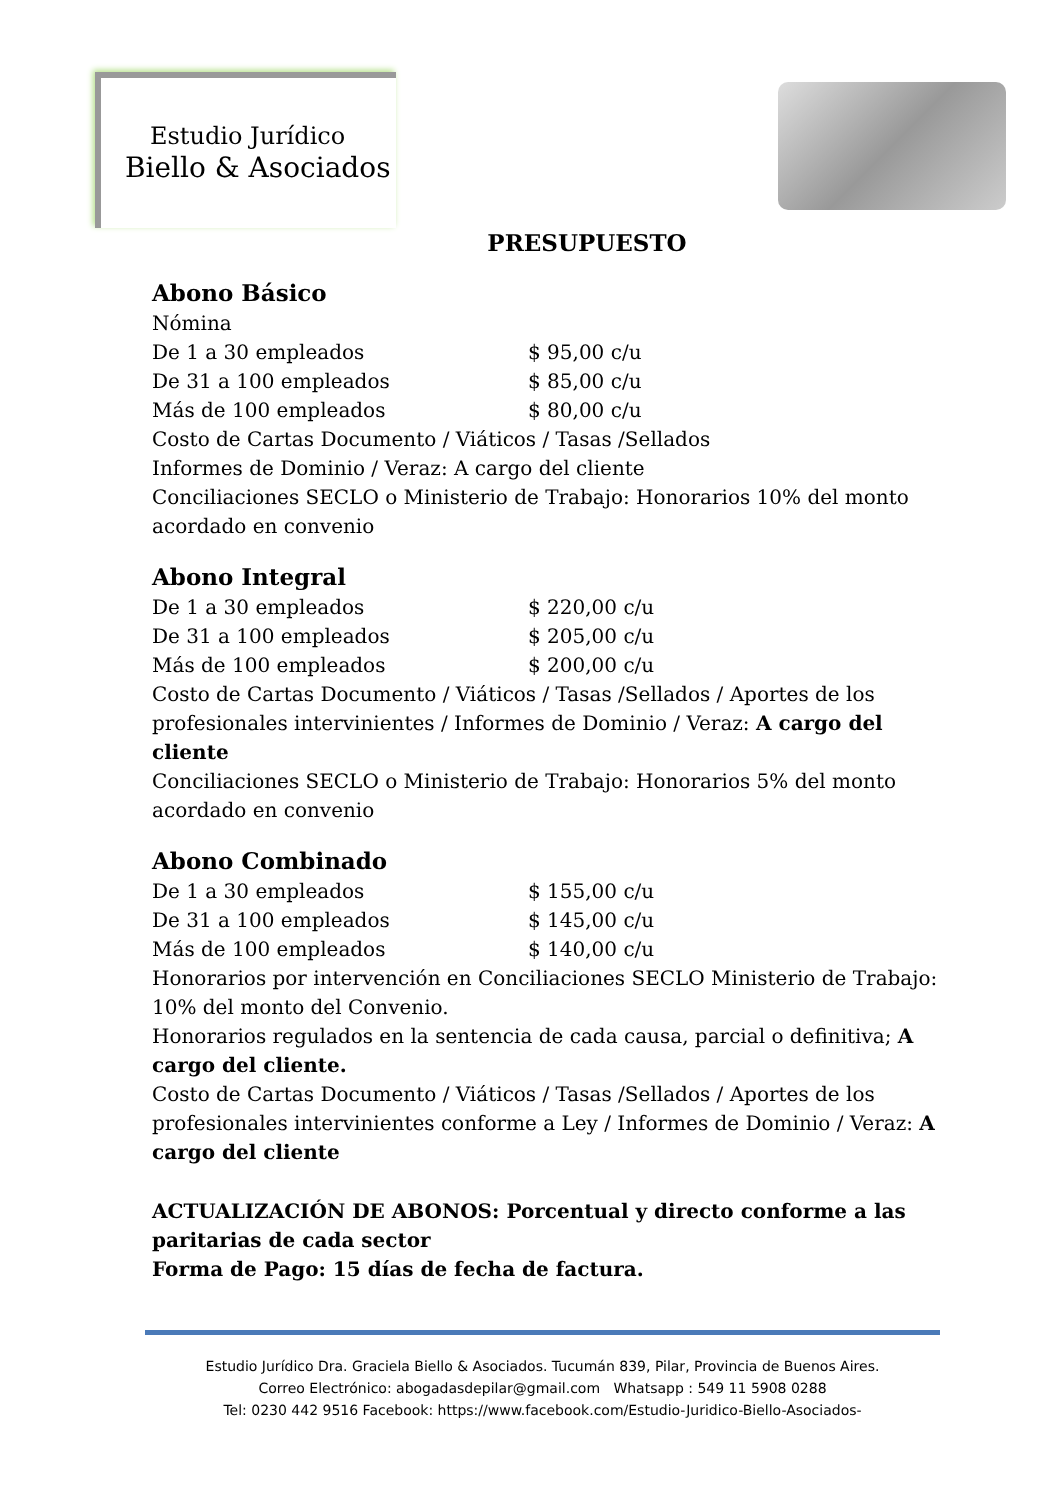Estudio Jurídico
Biello & Asociados
PRESUPUESTO
Abono Básico
Nómina
De 1 a 30 empleados $ 95,00 c/u
De 31 a 100 empleados $ 85,00 c/u
Más de 100 empleados $ 80,00 c/u
Costo de Cartas Documento / Viáticos / Tasas /Sellados
Informes de Dominio / Veraz: A cargo del cliente
Conciliaciones SECLO o Ministerio de Trabajo: Honorarios 10% del monto acordado en convenio
Abono Integral
De 1 a 30 empleados $ 220,00 c/u
De 31 a 100 empleados $ 205,00 c/u
Más de 100 empleados $ 200,00 c/u
Costo de Cartas Documento / Viáticos / Tasas /Sellados / Aportes de los profesionales intervinientes / Informes de Dominio / Veraz: A cargo del cliente
Conciliaciones SECLO o Ministerio de Trabajo: Honorarios 5% del monto acordado en convenio
Abono Combinado
De 1 a 30 empleados $ 155,00 c/u
De 31 a 100 empleados $ 145,00 c/u
Más de 100 empleados $ 140,00 c/u
Honorarios por intervención en Conciliaciones SECLO Ministerio de Trabajo: 10% del monto del Convenio.
Honorarios regulados en la sentencia de cada causa, parcial o definitiva; A cargo del cliente.
Costo de Cartas Documento / Viáticos / Tasas /Sellados / Aportes de los profesionales intervinientes conforme a Ley / Informes de Dominio / Veraz: A cargo del cliente
ACTUALIZACIÓN DE ABONOS: Porcentual y directo conforme a las paritarias de cada sector
Forma de Pago: 15 días de fecha de factura.
Estudio Jurídico Dra. Graciela Biello & Asociados. Tucumán 839, Pilar, Provincia de Buenos Aires.
Correo Electrónico: abogadasdepilar@gmail.com Whatsapp : 549 11 5908 0288
Tel: 0230 442 9516 Facebook: https://www.facebook.com/Estudio-Juridico-Biello-Asociados-